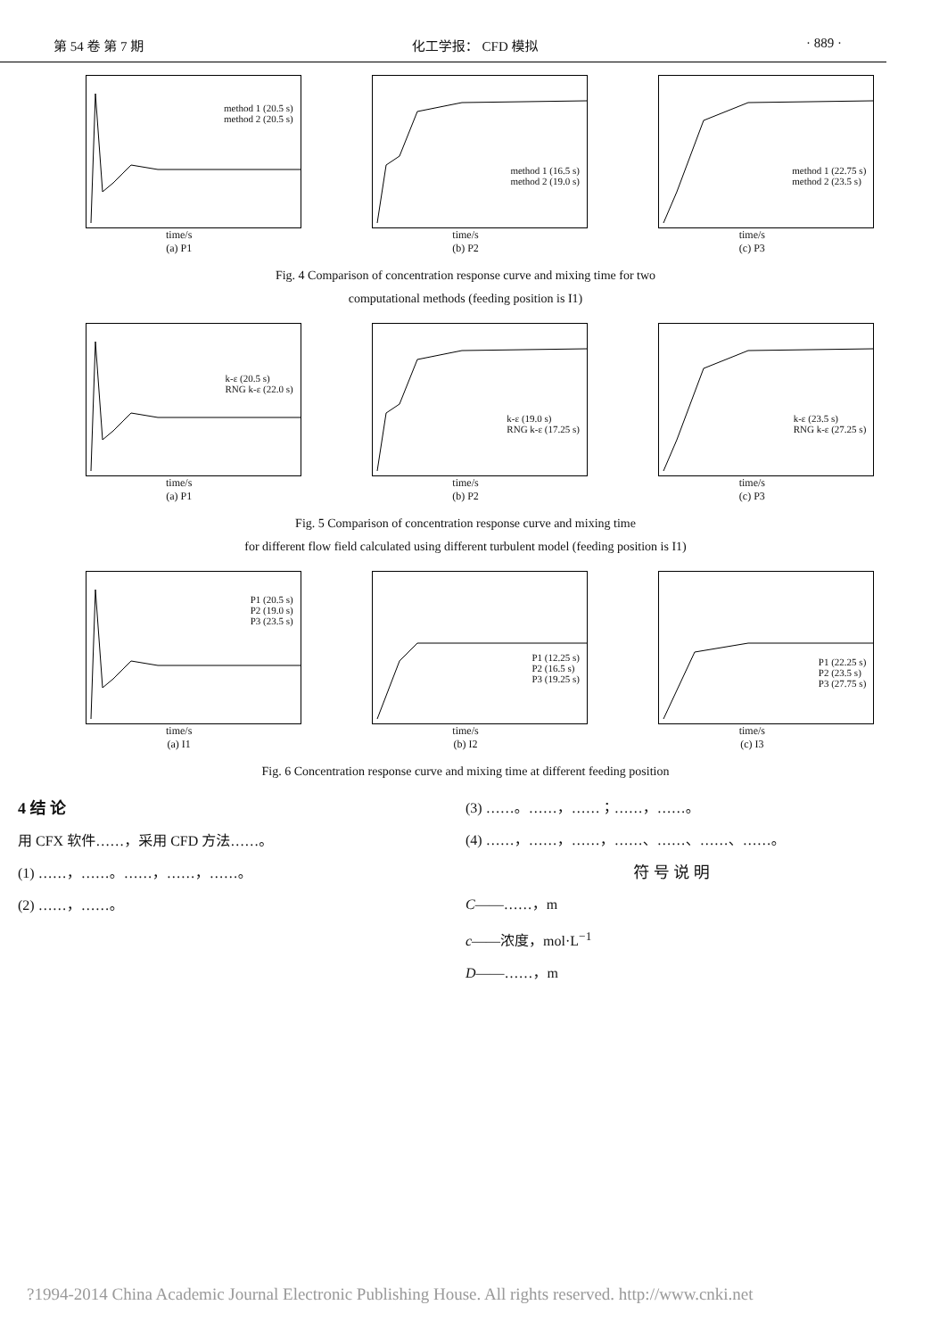第 54 卷 第 7 期 化工学报： CFD 模拟 · 889 ·
method 1 (20.5 s)
method 2 (20.5 s)
time/s
(a) P1
method 1 (16.5 s)
method 2 (19.0 s)
time/s
(b) P2
method 1 (22.75 s)
method 2 (23.5 s)
time/s
(c) P3
Fig. 4 Comparison of concentration response curve and mixing time for two
computational methods (feeding position is I1)
k-ε (20.5 s)
RNG k-ε (22.0 s)
time/s
(a) P1
k-ε (19.0 s)
RNG k-ε (17.25 s)
time/s
(b) P2
k-ε (23.5 s)
RNG k-ε (27.25 s)
time/s
(c) P3
Fig. 5 Comparison of concentration response curve and mixing time
for different flow field calculated using different turbulent model (feeding position is I1)
P1 (20.5 s)
P2 (19.0 s)
P3 (23.5 s)
time/s
(a) I1
P1 (12.25 s)
P2 (16.5 s)
P3 (19.25 s)
time/s
(b) I2
P1 (22.25 s)
P2 (23.5 s)
P3 (27.75 s)
time/s
(c) I3
Fig. 6 Concentration response curve and mixing time at different feeding position
4 结 论
用 CFX 软件……，采用 CFD 方法……。
(1) ……，……。……，……，……。
(2) ……，……。
(3) ……。……，……；……，……。
(4) ……，……，……，……、……、……、……。
符 号 说 明
C——……，m
c——浓度，mol·L<sup>−1</sup>
D——……，m
?1994-2014 China Academic Journal Electronic Publishing House. All rights reserved. http://www.cnki.net